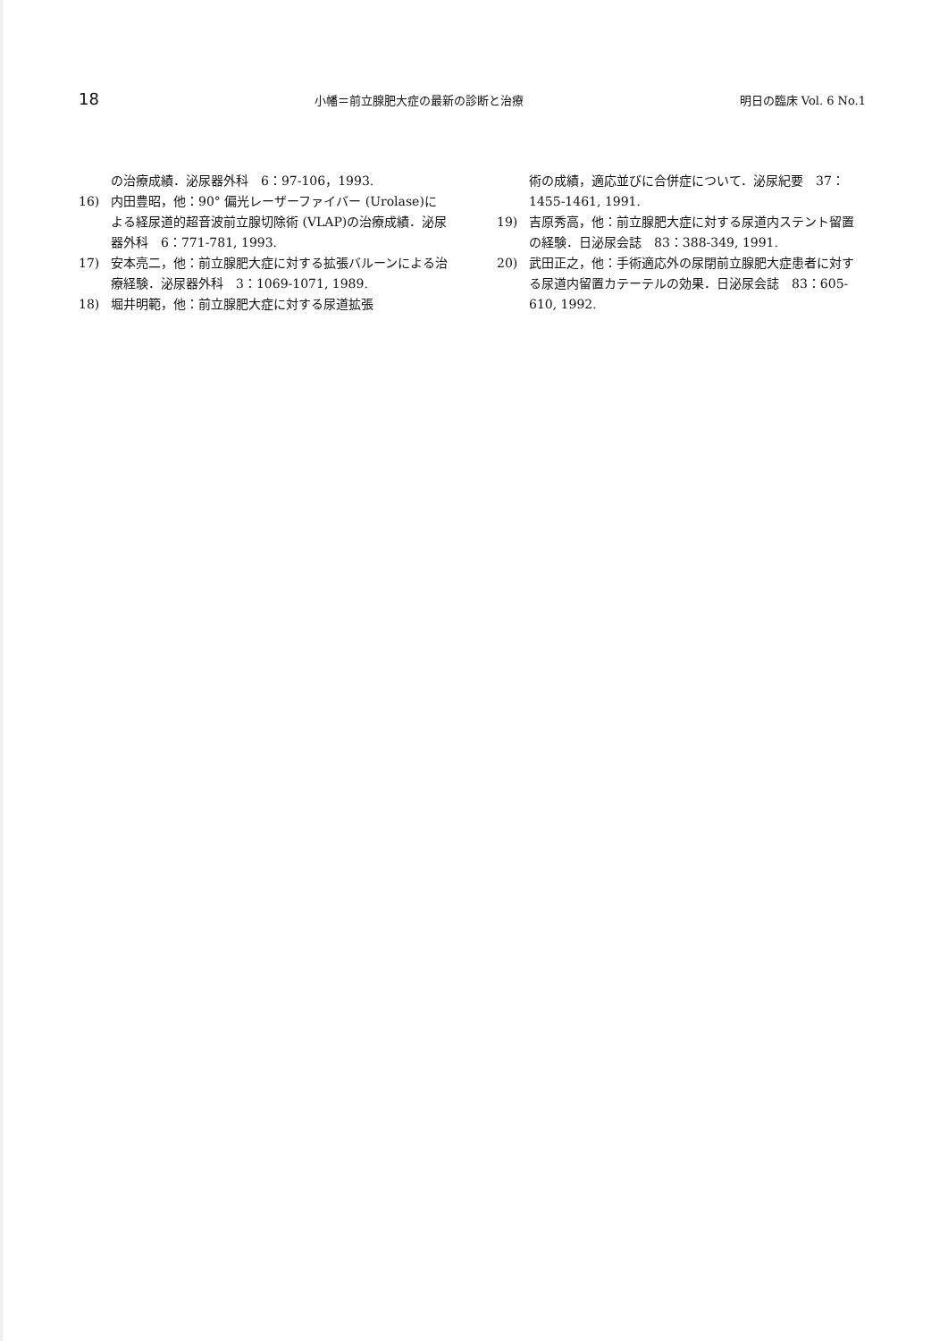18 小幡＝前立腺肥大症の最新の診断と治療 明日の臨床 Vol. 6 No.1
の治療成績．泌尿器外科　6：97-106，1993.
16) 内田豊昭，他：90° 偏光レーザーファイバー (Urolase)による経尿道的超音波前立腺切除術 (VLAP)の治療成績．泌尿器外科　6：771-781, 1993.
17) 安本亮二，他：前立腺肥大症に対する拡張バルーンによる治療経験．泌尿器外科　3：1069-1071, 1989.
18) 堀井明範，他：前立腺肥大症に対する尿道拡張
術の成績，適応並びに合併症について．泌尿紀要　37：1455-1461, 1991.
19) 吉原秀高，他：前立腺肥大症に対する尿道内ステント留置の経験．日泌尿会誌　83：388-349, 1991.
20) 武田正之，他：手術適応外の尿閉前立腺肥大症患者に対する尿道内留置カテーテルの効果．日泌尿会誌　83：605-610, 1992.